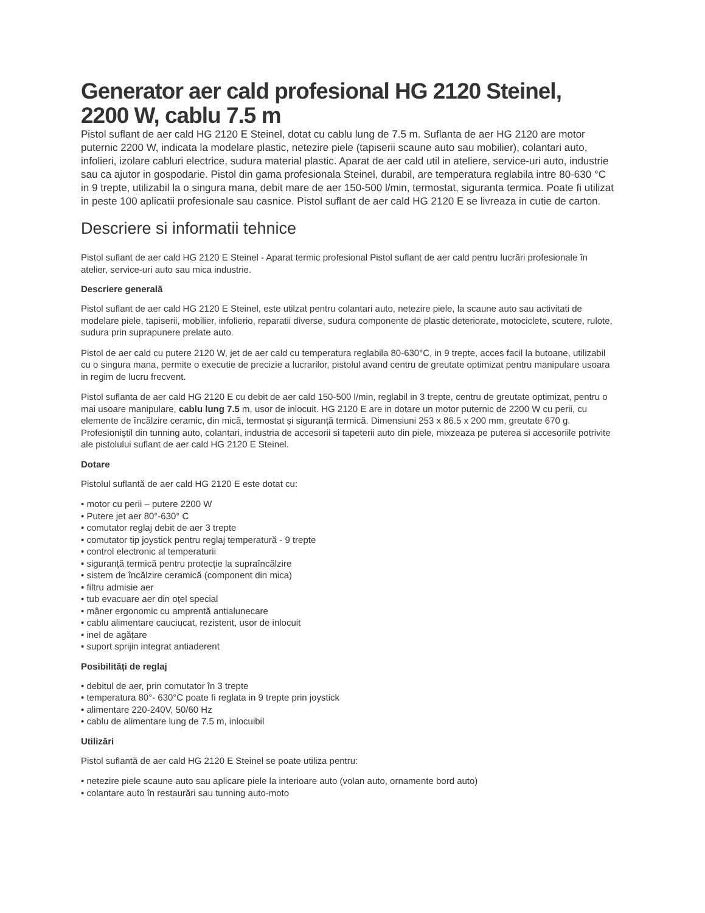Generator aer cald profesional HG 2120 Steinel, 2200 W, cablu 7.5 m
Pistol suflant de aer cald HG 2120 E Steinel, dotat cu cablu lung de 7.5 m. Suflanta de aer HG 2120 are motor puternic 2200 W, indicata la modelare plastic, netezire piele (tapiserii scaune auto sau mobilier), colantari auto, infolieri, izolare cabluri electrice, sudura material plastic. Aparat de aer cald util in ateliere, service-uri auto, industrie sau ca ajutor in gospodarie. Pistol din gama profesionala Steinel, durabil, are temperatura reglabila intre 80-630 °C in 9 trepte, utilizabil la o singura mana, debit mare de aer 150-500 l/min, termostat, siguranta termica. Poate fi utilizat in peste 100 aplicatii profesionale sau casnice. Pistol suflant de aer cald HG 2120 E se livreaza in cutie de carton.
Descriere si informatii tehnice
Pistol suflant de aer cald HG 2120 E Steinel - Aparat termic profesional Pistol suflant de aer cald pentru lucrări profesionale în atelier, service-uri auto sau mica industrie.
Descriere generală
Pistol suflant de aer cald HG 2120 E Steinel, este utilzat pentru colantari auto, netezire piele, la scaune auto sau activitati de modelare piele, tapiserii, mobilier, infolierio, reparatii diverse, sudura componente de plastic deteriorate, motociclete, scutere, rulote, sudura prin suprapunere prelate auto.
Pistol de aer cald cu putere 2120 W, jet de aer cald cu temperatura reglabila 80-630°C, in 9 trepte, acces facil la butoane, utilizabil cu o singura mana, permite o executie de precizie a lucrarilor, pistolul avand centru de greutate optimizat pentru manipulare usoara in regim de lucru frecvent.
Pistol suflanta de aer cald HG 2120 E cu debit de aer cald 150-500 l/min, reglabil in 3 trepte, centru de greutate optimizat, pentru o mai usoare manipulare, cablu lung 7.5 m, usor de inlocuit. HG 2120 E are in dotare un motor puternic de 2200 W cu perii, cu elemente de încălzire ceramic, din mică, termostat și siguranță termică. Dimensiuni 253 x 86.5 x 200 mm, greutate 670 g. Profesioniştil din tunning auto, colantari, industria de accesorii si tapeterii auto din piele, mixzeaza pe puterea si accesoriile potrivite ale pistolului suflant de aer cald HG 2120 E Steinel.
Dotare
Pistolul suflantă de aer cald HG 2120 E este dotat cu:
• motor cu perii – putere 2200 W
• Putere jet aer 80°-630° C
• comutator reglaj debit de aer 3 trepte
• comutator tip joystick pentru reglaj temperatură - 9 trepte
• control electronic al temperaturii
• siguranță termică pentru protecție la supraîncălzire
• sistem de încălzire ceramică (component din mica)
• filtru admisie aer
• tub evacuare aer din oțel special
• mâner ergonomic cu amprentă antialunecare
• cablu alimentare cauciucat, rezistent, usor de inlocuit
• inel de agățare
• suport sprijin integrat antiaderent
Posibilități de reglaj
• debitul de aer, prin comutator în 3 trepte
• temperatura 80°- 630°C poate fi reglata in 9 trepte prin joystick
• alimentare 220-240V, 50/60 Hz
• cablu de alimentare lung de 7.5 m, inlocuibil
Utilizări
Pistol suflantă de aer cald HG 2120 E Steinel se poate utiliza pentru:
• netezire piele scaune auto sau aplicare piele la interioare auto (volan auto, ornamente bord auto)
• colantare auto în restaurări sau tunning auto-moto